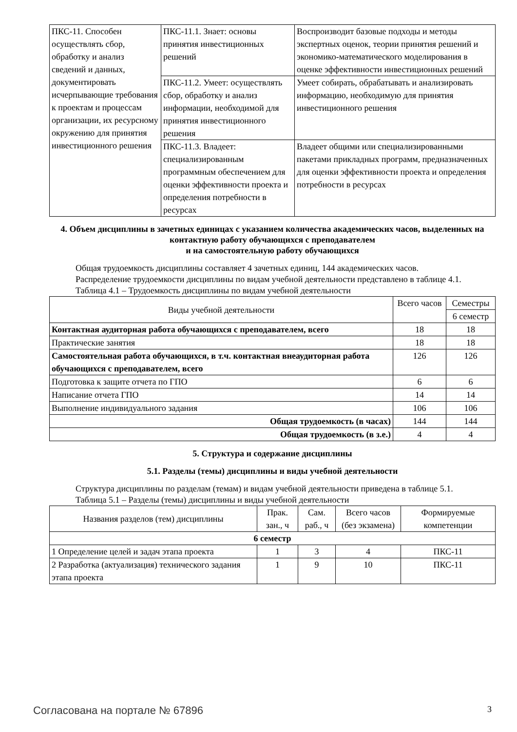| ПКС-11. Способен осуществлять сбор, обработку и анализ сведений и данных, документировать исчерпывающие требования к проектам и процессам организации, их ресурсному окружению для принятия инвестиционного решения | ПКС-11.1. Знает: основы принятия инвестиционных решений | Воспроизводит базовые подходы и методы экспертных оценок, теории принятия решений и экономико-математического моделирования в оценке эффективности инвестиционных решений |
| | ПКС-11.2. Умеет: осуществлять сбор, обработку и анализ информации, необходимой для принятия инвестиционного решения | Умеет собирать, обрабатывать и анализировать информацию, необходимую для принятия инвестиционного решения |
| | ПКС-11.3. Владеет: специализированным программным обеспечением для оценки эффективности проекта и определения потребности в ресурсах | Владеет общими или специализированными пакетами прикладных программ, предназначенных для оценки эффективности проекта и определения потребности в ресурсах |
4. Объем дисциплины в зачетных единицах с указанием количества академических часов, выделенных на контактную работу обучающихся с преподавателем
и на самостоятельную работу обучающихся
Общая трудоемкость дисциплины составляет 4 зачетных единиц, 144 академических часов.
Распределение трудоемкости дисциплины по видам учебной деятельности представлено в таблице 4.1.
Таблица 4.1 – Трудоемкость дисциплины по видам учебной деятельности
| Виды учебной деятельности | Всего часов | Семестры |
| --- | --- | --- |
| | | 6 семестр |
| Контактная аудиторная работа обучающихся с преподавателем, всего | 18 | 18 |
| Практические занятия | 18 | 18 |
| Самостоятельная работа обучающихся, в т.ч. контактная внеаудиторная работа обучающихся с преподавателем, всего | 126 | 126 |
| Подготовка к защите отчета по ГПО | 6 | 6 |
| Написание отчета ГПО | 14 | 14 |
| Выполнение индивидуального задания | 106 | 106 |
| Общая трудоемкость (в часах) | 144 | 144 |
| Общая трудоемкость (в з.е.) | 4 | 4 |
5. Структура и содержание дисциплины
5.1. Разделы (темы) дисциплины и виды учебной деятельности
Структура дисциплины по разделам (темам) и видам учебной деятельности приведена в таблице 5.1.
Таблица 5.1 – Разделы (темы) дисциплины и виды учебной деятельности
| Названия разделов (тем) дисциплины | Прак. зан., ч | Сам. раб., ч | Всего часов (без экзамена) | Формируемые компетенции |
| --- | --- | --- | --- | --- |
| 6 семестр | | | | |
| 1 Определение целей и задач этапа проекта | 1 | 3 | 4 | ПКС-11 |
| 2 Разработка (актуализация) технического задания этапа проекта | 1 | 9 | 10 | ПКС-11 |
Согласована на портале № 67896 3